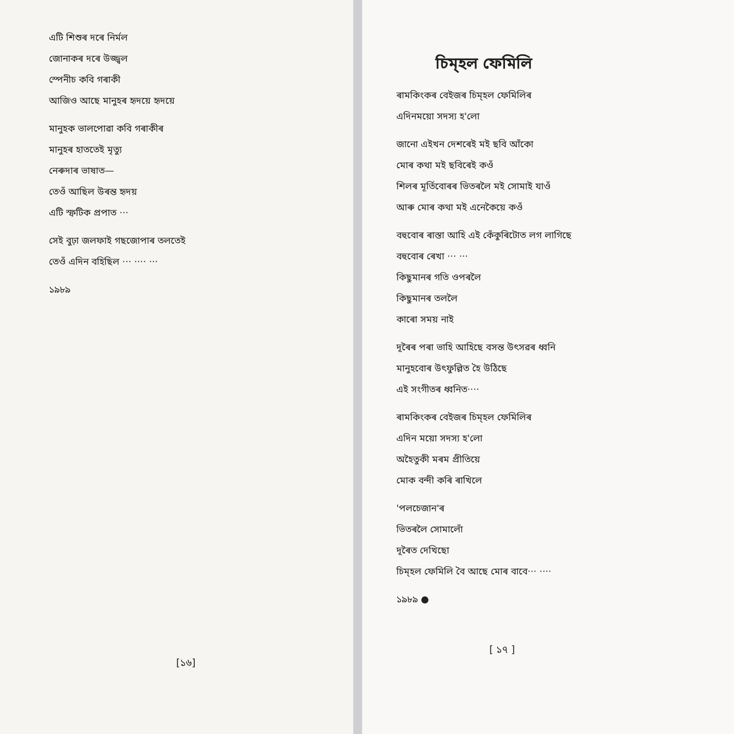এটি শিশুৰ দৰে নিৰ্মল
জোনাকৰ দৰে উজ্জ্বল
স্পেনীচ কবি গৰাকী
আজিও আছে মানুহৰ হৃদয়ে হৃদয়ে
মানুহক ভালপোৱা কবি গৰাকীৰ
মানুহৰ হাততেই মৃত্যু
নেৰুদাৰ ভাষাত—
তেওঁ আছিল উৰন্ত হৃদয়
এটি স্ফটিক প্ৰপাত ···
সেই বুঢ়া জলফাই গছজোপাৰ তলতেই
তেওঁ এদিন বহিছিল ··· ···· ···
১৯৮৯
[১৬]
চিম্হল ফেমিলি
ৰামকিংকৰ বেইজৰ চিম্হল ফেমিলিৰ
এদিনময়ো সদস্য হ'লো
জানো এইখন দেশৰেই মই ছবি আঁকো
মোৰ কথা মই ছবিৰেই কওঁ
শিলৰ মূৰ্তিবোৰৰ ভিতৰলৈ মই সোমাই যাওঁ
আৰু মোৰ কথা মই এনেকৈয়ে কওঁ
বহুবোৰ ৰাস্তা আহি এই কেঁকুৰিটোত লগ লাগিছে
বহুবোৰ ৰেখা ··· ···
কিছুমানৰ গতি ওপৰলৈ
কিছুমানৰ তললৈ
কাৰো সময় নাই
দূৰৈৰ পৰা ভাহি আহিছে বসন্ত উৎসৱৰ ধ্বনি
মানুহবোৰ উৎফুল্লিত হৈ উঠিছে
এই সংগীতৰ ধ্বনিত····
ৰামকিংকৰ বেইজৰ চিম্হল ফেমিলিৰ
এদিন ময়ো সদস্য হ'লো
অহৈতুকী মৰম প্ৰীতিয়ে
মোক বন্দী কৰি ৰাখিলে
'পলচেজান'ৰ
ভিতৰলৈ সোমালোঁ
দূৰৈত দেখিছো
চিম্হল ফেমিলি বৈ আছে মোৰ বাবে··· ····
১৯৮৯ ●
[ ১৭ ]